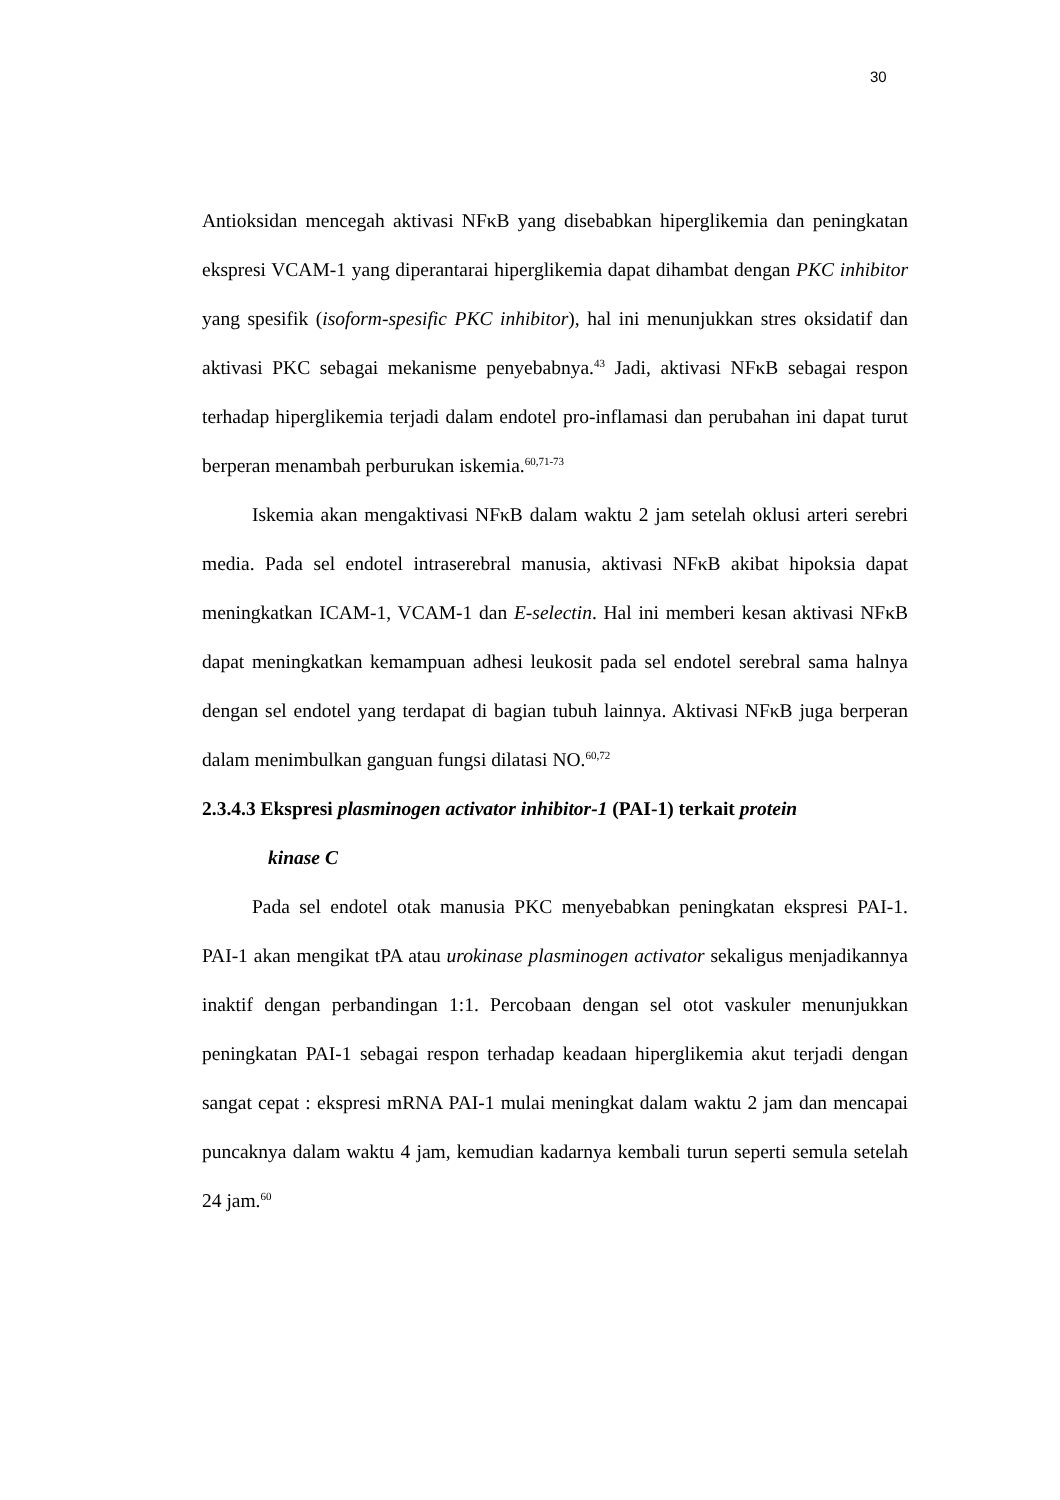30
Antioksidan mencegah aktivasi NFκB yang disebabkan hiperglikemia dan peningkatan ekspresi VCAM-1 yang diperantarai hiperglikemia dapat dihambat dengan PKC inhibitor yang spesifik (isoform-spesific PKC inhibitor), hal ini menunjukkan stres oksidatif dan aktivasi PKC sebagai mekanisme penyebabnya.<sup>43</sup> Jadi, aktivasi NFκB sebagai respon terhadap hiperglikemia terjadi dalam endotel pro-inflamasi dan perubahan ini dapat turut berperan menambah perburukan iskemia.<sup>60,71-73</sup>
Iskemia akan mengaktivasi NFκB dalam waktu 2 jam setelah oklusi arteri serebri media. Pada sel endotel intraserebral manusia, aktivasi NFκB akibat hipoksia dapat meningkatkan ICAM-1, VCAM-1 dan E-selectin. Hal ini memberi kesan aktivasi NFκB dapat meningkatkan kemampuan adhesi leukosit pada sel endotel serebral sama halnya dengan sel endotel yang terdapat di bagian tubuh lainnya. Aktivasi NFκB juga berperan dalam menimbulkan ganguan fungsi dilatasi NO.<sup>60,72</sup>
2.3.4.3 Ekspresi plasminogen activator inhibitor-1 (PAI-1) terkait protein
kinase C
Pada sel endotel otak manusia PKC menyebabkan peningkatan ekspresi PAI-1. PAI-1 akan mengikat tPA atau urokinase plasminogen activator sekaligus menjadikannya inaktif dengan perbandingan 1:1. Percobaan dengan sel otot vaskuler menunjukkan peningkatan PAI-1 sebagai respon terhadap keadaan hiperglikemia akut terjadi dengan sangat cepat : ekspresi mRNA PAI-1 mulai meningkat dalam waktu 2 jam dan mencapai puncaknya dalam waktu 4 jam, kemudian kadarnya kembali turun seperti semula setelah 24 jam.<sup>60</sup>